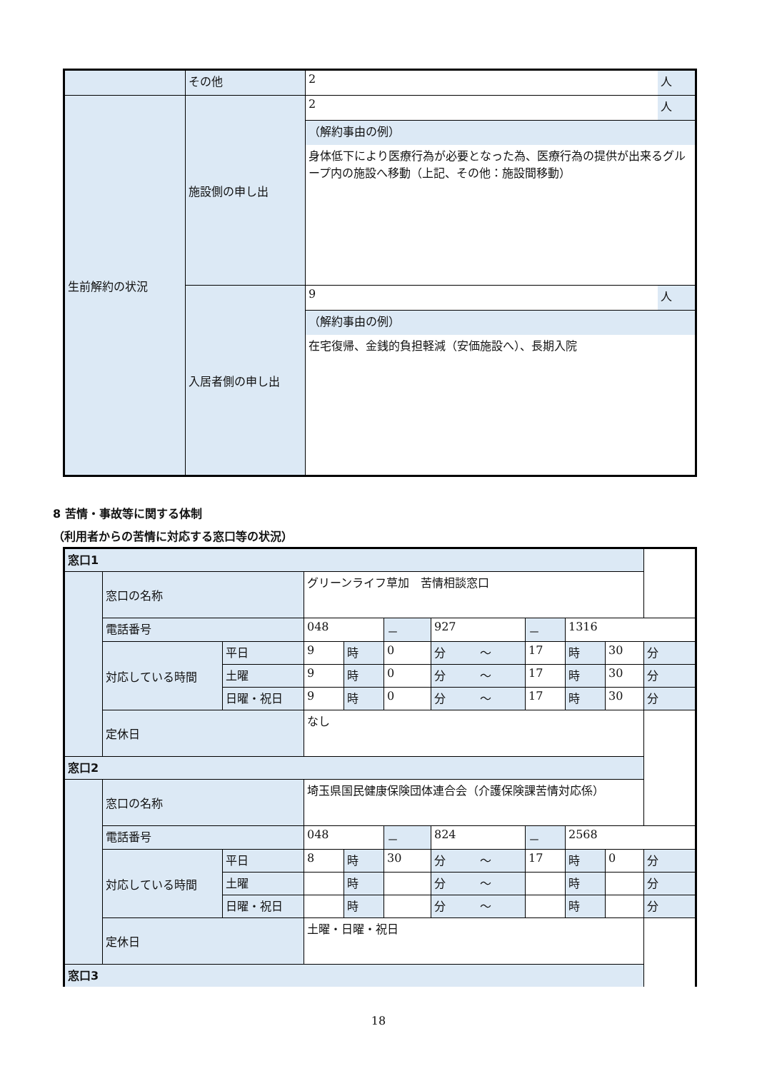| | その他 | 2 | 人 |
| 生前解約の状況 | 施設側の申し出 | 2 | 人 |
| | | （解約事由の例） | |
| | | 身体低下により医療行為が必要となった為、医療行為の提供が出来るグループ内の施設へ移動（上記、その他：施設間移動） | |
| | 入居者側の申し出 | 9 | 人 |
| | | （解約事由の例） | |
| | | 在宅復帰、金銭的負担軽減（安価施設へ）、長期入院 | |
8 苦情・事故等に関する体制
（利用者からの苦情に対応する窓口等の状況）
| 窓口1 | | | | | | | | | | |
| | 窓口の名称 | | グリーンライフ草加 苦情相談窓口 | | | | | | | |
| | 電話番号 | | 048 | | － | 927 | － | 1316 | | |
| | 対応している時間 | 平日 | 9 | 時 | 0 | 分 ～ | 17 | 時 | 30 | 分 |
| | | 土曜 | 9 | 時 | 0 | 分 ～ | 17 | 時 | 30 | 分 |
| | | 日曜・祝日 | 9 | 時 | 0 | 分 ～ | 17 | 時 | 30 | 分 |
| | 定休日 | | なし | | | | | | | |
| 窓口2 | | | | | | | | | | |
| | 窓口の名称 | | 埼玉県国民健康保険団体連合会（介護保険課苦情対応係） | | | | | | | |
| | 電話番号 | | 048 | | － | 824 | － | 2568 | | |
| | 対応している時間 | 平日 | 8 | 時 | 30 | 分 ～ | 17 | 時 | 0 | 分 |
| | | 土曜 | | 時 | | 分 ～ | | 時 | | 分 |
| | | 日曜・祝日 | | 時 | | 分 ～ | | 時 | | 分 |
| | 定休日 | | 土曜・日曜・祝日 | | | | | | | |
| 窓口3 | | | | | | | | | | |
18